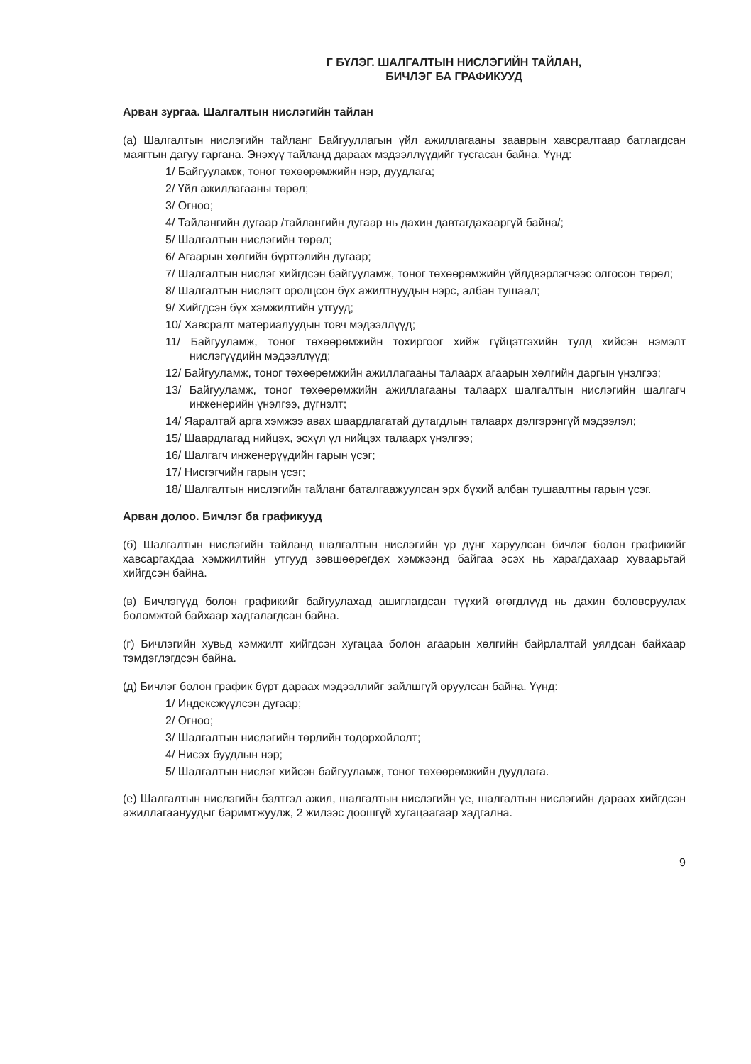Г БҮЛЭГ. ШАЛГАЛТЫН НИСЛЭГИЙН ТАЙЛАН,
БИЧЛЭГ БА ГРАФИКУУД
Арван зургаа. Шалгалтын нислэгийн тайлан
(а) Шалгалтын нислэгийн тайланг Байгууллагын үйл ажиллагааны зааврын хавсралтаар батлагдсан маягтын дагуу гаргана. Энэхүү тайланд дараах мэдээллүүдийг тусгасан байна. Үүнд:
1/ Байгууламж, тоног төхөөрөмжийн нэр, дуудлага;
2/ Үйл ажиллагааны төрөл;
3/ Огноо;
4/ Тайлангийн дугаар /тайлангийн дугаар нь дахин давтагдахааргүй байна/;
5/ Шалгалтын нислэгийн төрөл;
6/ Агаарын хөлгийн бүртгэлийн дугаар;
7/ Шалгалтын нислэг хийгдсэн байгууламж, тоног төхөөрөмжийн үйлдвэрлэгчээс олгосон төрөл;
8/ Шалгалтын нислэгт оролцсон бүх ажилтнуудын нэрс, албан тушаал;
9/ Хийгдсэн бүх хэмжилтийн утгууд;
10/ Хавсралт материалуудын товч мэдээллүүд;
11/ Байгууламж, тоног төхөөрөмжийн тохиргоог хийж гүйцэтгэхийн тулд хийсэн нэмэлт нислэгүүдийн мэдээллүүд;
12/ Байгууламж, тоног төхөөрөмжийн ажиллагааны талаарх агаарын хөлгийн даргын үнэлгээ;
13/ Байгууламж, тоног төхөөрөмжийн ажиллагааны талаарх шалгалтын нислэгийн шалгагч инженерийн үнэлгээ, дүгнэлт;
14/ Яаралтай арга хэмжээ авах шаардлагатай дутагдлын талаарх дэлгэрэнгүй мэдээлэл;
15/ Шаардлагад нийцэх, эсхүл үл нийцэх талаарх үнэлгээ;
16/ Шалгагч инженерүүдийн гарын үсэг;
17/ Нисгэгчийн гарын үсэг;
18/ Шалгалтын нислэгийн тайланг баталгаажуулсан эрх бүхий албан тушаалтны гарын үсэг.
Арван долоо. Бичлэг ба графикууд
(б) Шалгалтын нислэгийн тайланд шалгалтын нислэгийн үр дүнг харуулсан бичлэг болон графикийг хавсаргахдаа хэмжилтийн утгууд зөвшөөрөгдөх хэмжээнд байгаа эсэх нь харагдахаар хуваарьтай хийгдсэн байна.
(в) Бичлэгүүд болон графикийг байгуулахад ашиглагдсан түүхий өгөгдлүүд нь дахин боловсруулах боломжтой байхаар хадгалагдсан байна.
(г) Бичлэгийн хувьд хэмжилт хийгдсэн хугацаа болон агаарын хөлгийн байрлалтай уялдсан байхаар тэмдэглэгдсэн байна.
(д) Бичлэг болон график бүрт дараах мэдээллийг зайлшгүй оруулсан байна. Үүнд:
1/ Индексжүүлсэн дугаар;
2/ Огноо;
3/ Шалгалтын нислэгийн төрлийн тодорхойлолт;
4/ Нисэх буудлын нэр;
5/ Шалгалтын нислэг хийсэн байгууламж, тоног төхөөрөмжийн дуудлага.
(е) Шалгалтын нислэгийн бэлтгэл ажил, шалгалтын нислэгийн үе, шалгалтын нислэгийн дараах хийгдсэн ажиллагаануудыг баримтжуулж, 2 жилээс доошгүй хугацаагаар хадгална.
9